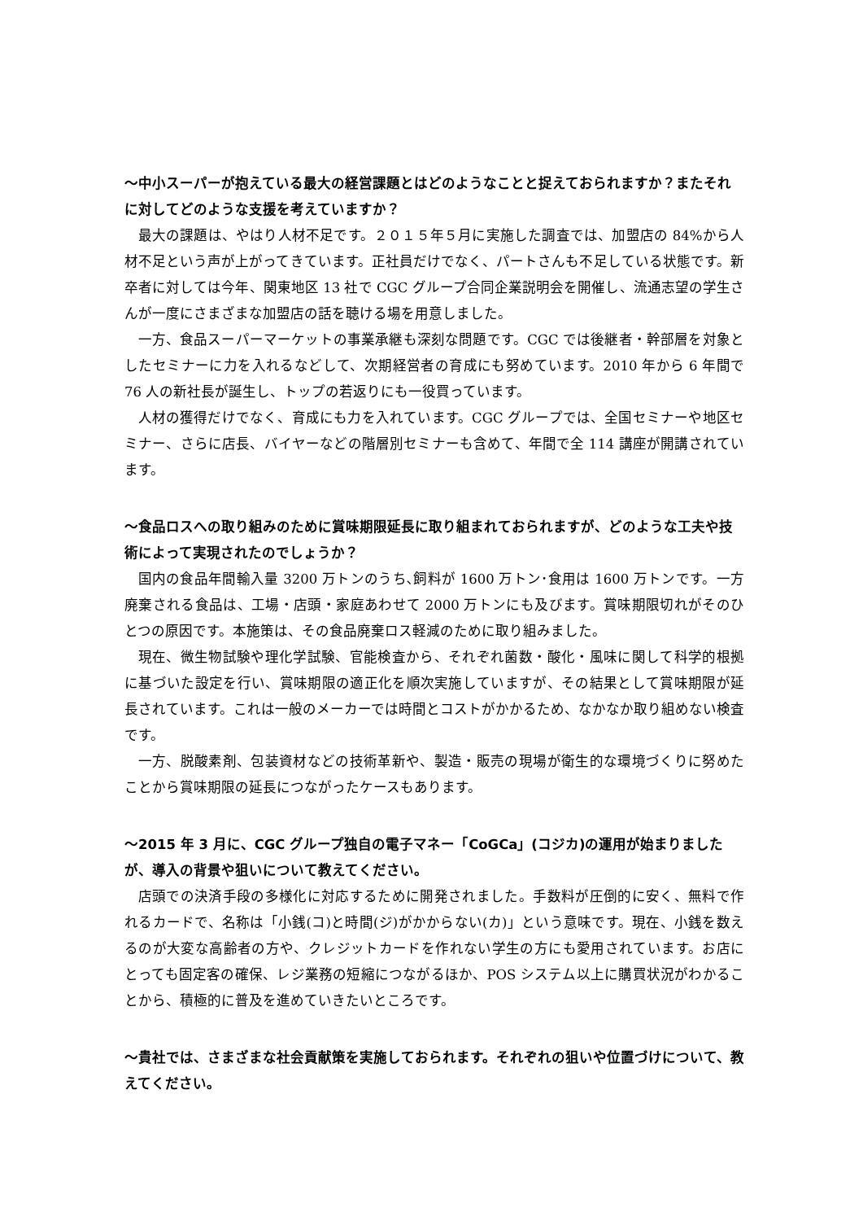～中小スーパーが抱えている最大の経営課題とはどのようなことと捉えておられますか？またそれに対してどのような支援を考えていますか？
最大の課題は、やはり人材不足です。２０１５年５月に実施した調査では、加盟店の 84%から人材不足という声が上がってきています。正社員だけでなく、パートさんも不足している状態です。新卒者に対しては今年、関東地区 13 社で CGC グループ合同企業説明会を開催し、流通志望の学生さんが一度にさまざまな加盟店の話を聴ける場を用意しました。
一方、食品スーパーマーケットの事業承継も深刻な問題です。CGC では後継者・幹部層を対象としたセミナーに力を入れるなどして、次期経営者の育成にも努めています。2010 年から 6 年間で 76 人の新社長が誕生し、トップの若返りにも一役買っています。
人材の獲得だけでなく、育成にも力を入れています。CGC グループでは、全国セミナーや地区セミナー、さらに店長、バイヤーなどの階層別セミナーも含めて、年間で全 114 講座が開講されています。
～食品ロスへの取り組みのために賞味期限延長に取り組まれておられますが、どのような工夫や技術によって実現されたのでしょうか？
国内の食品年間輸入量 3200 万トンのうち､飼料が 1600 万トン･食用は 1600 万トンです。一方廃棄される食品は、工場・店頭・家庭あわせて 2000 万トンにも及びます。賞味期限切れがそのひとつの原因です。本施策は、その食品廃棄ロス軽減のために取り組みました。
現在、微生物試験や理化学試験、官能検査から、それぞれ菌数・酸化・風味に関して科学的根拠に基づいた設定を行い、賞味期限の適正化を順次実施していますが、その結果として賞味期限が延長されています。これは一般のメーカーでは時間とコストがかかるため、なかなか取り組めない検査です。
一方、脱酸素剤、包装資材などの技術革新や、製造・販売の現場が衛生的な環境づくりに努めたことから賞味期限の延長につながったケースもあります。
～2015 年 3 月に、CGC グループ独自の電子マネー「CoGCa」(コジカ)の運用が始まりましたが、導入の背景や狙いについて教えてください。
店頭での決済手段の多様化に対応するために開発されました。手数料が圧倒的に安く、無料で作れるカードで、名称は「小銭(コ)と時間(ジ)がかからない(カ)」という意味です。現在、小銭を数えるのが大変な高齢者の方や、クレジットカードを作れない学生の方にも愛用されています。お店にとっても固定客の確保、レジ業務の短縮につながるほか、POS システム以上に購買状況がわかることから、積極的に普及を進めていきたいところです。
～貴社では、さまざまな社会貢献策を実施しておられます。それぞれの狙いや位置づけについて、教えてください。